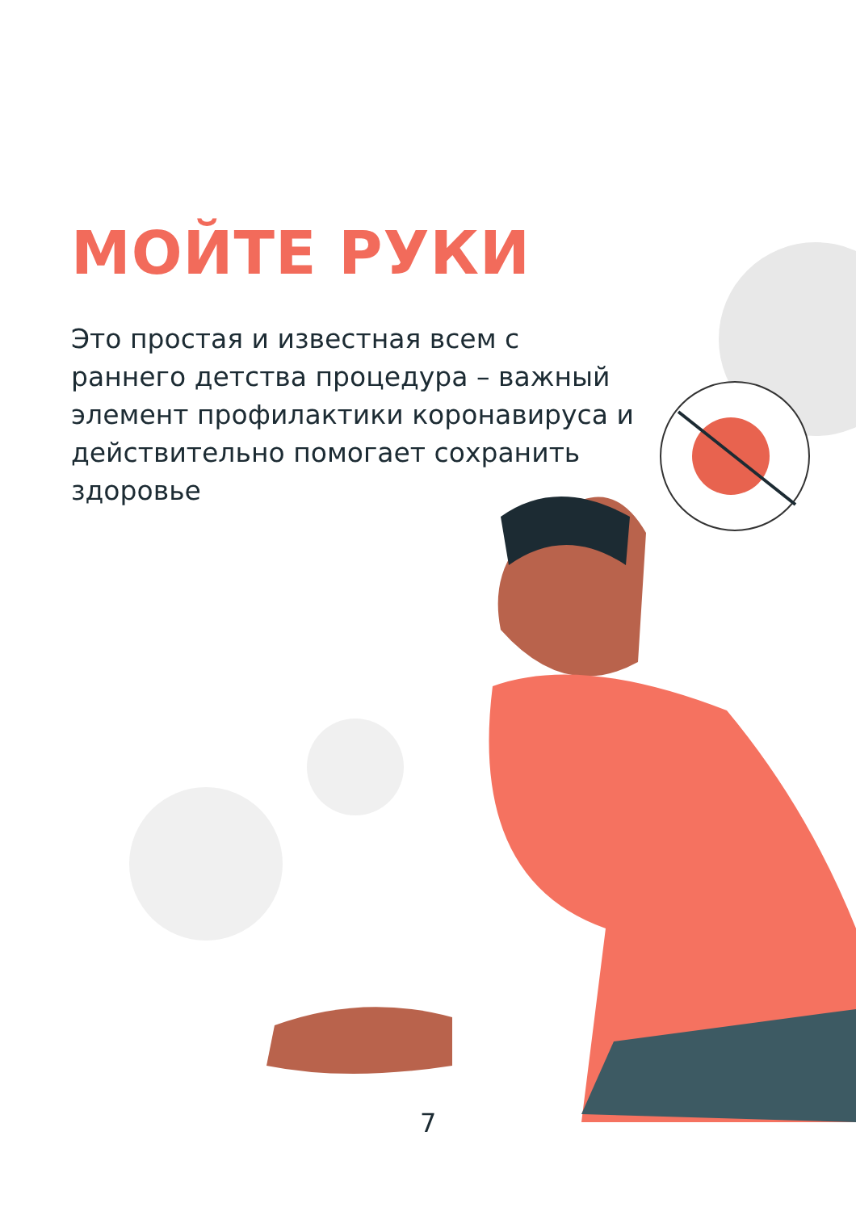МОЙТЕ РУКИ
Это простая и известная всем с раннего детства процедура – важный элемент профилактики коронавируса и действительно помогает сохранить здоровье
7